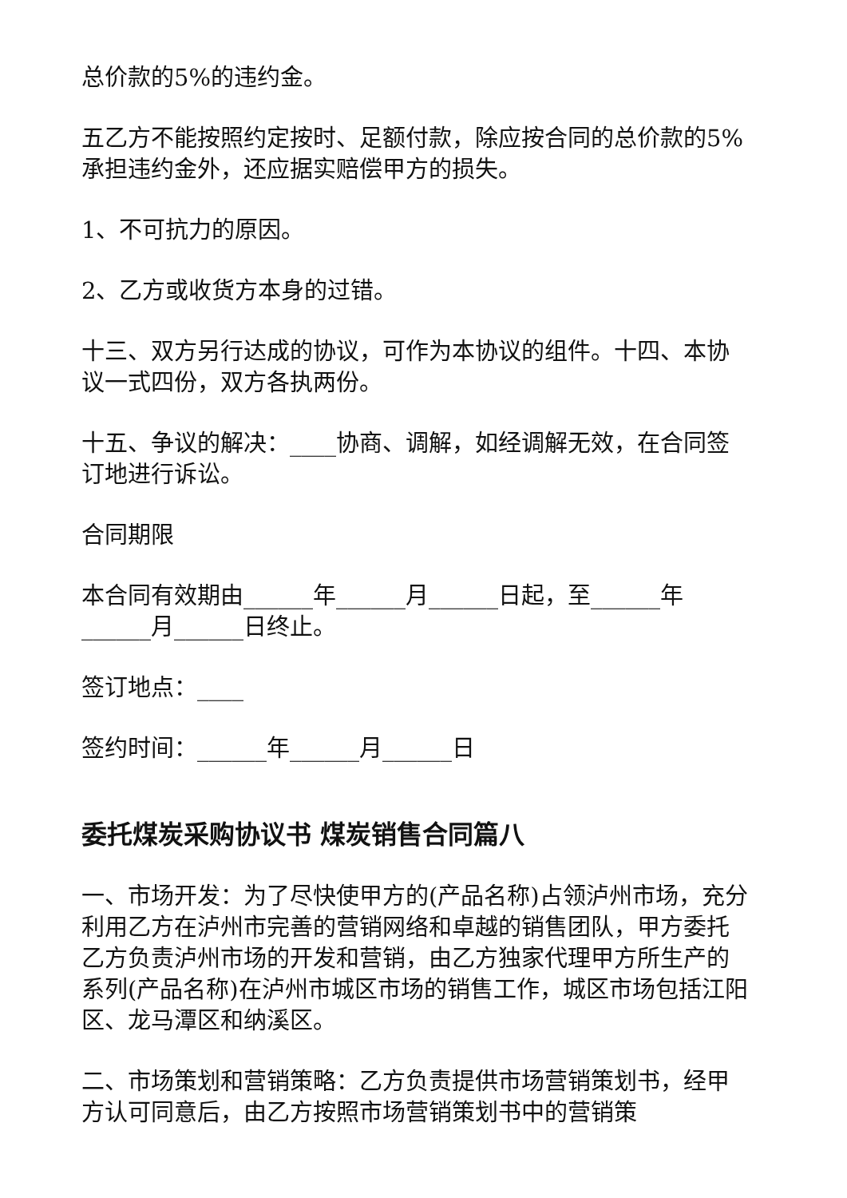总价款的5%的违约金。
五乙方不能按照约定按时、足额付款，除应按合同的总价款的5%承担违约金外，还应据实赔偿甲方的损失。
1、不可抗力的原因。
2、乙方或收货方本身的过错。
十三、双方另行达成的协议，可作为本协议的组件。十四、本协议一式四份，双方各执两份。
十五、争议的解决：____协商、调解，如经调解无效，在合同签订地进行诉讼。
合同期限
本合同有效期由______年______月______日起，至______年______月______日终止。
签订地点：____
签约时间：______年______月______日
委托煤炭采购协议书 煤炭销售合同篇八
一、市场开发：为了尽快使甲方的(产品名称)占领泸州市场，充分利用乙方在泸州市完善的营销网络和卓越的销售团队，甲方委托乙方负责泸州市场的开发和营销，由乙方独家代理甲方所生产的系列(产品名称)在泸州市城区市场的销售工作，城区市场包括江阳区、龙马潭区和纳溪区。
二、市场策划和营销策略：乙方负责提供市场营销策划书，经甲方认可同意后，由乙方按照市场营销策划书中的营销策